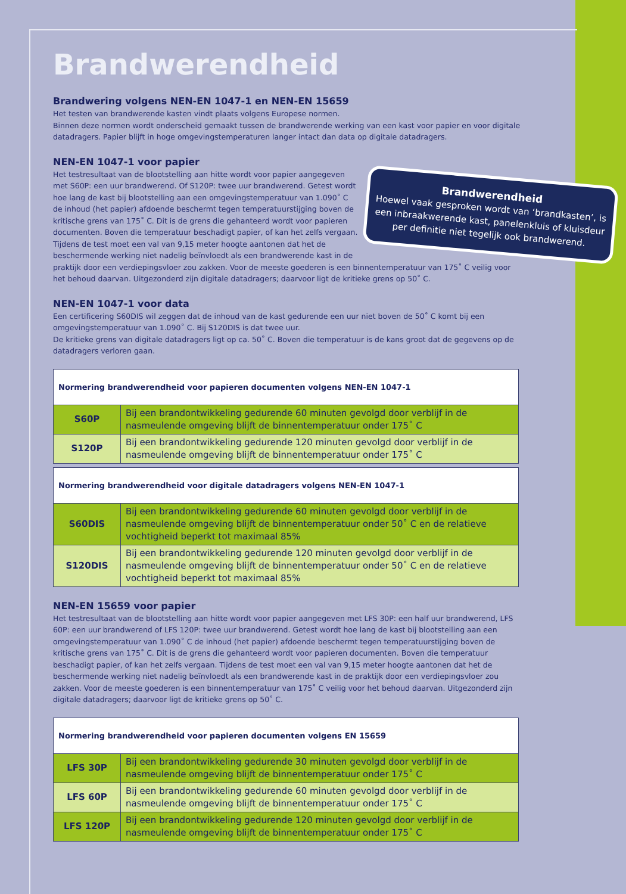Brandwerendheid
Brandwering volgens NEN-EN 1047-1 en NEN-EN 15659
Het testen van brandwerende kasten vindt plaats volgens Europese normen.
Binnen deze normen wordt onderscheid gemaakt tussen de brandwerende werking van een kast voor papier en voor digitale datadragers. Papier blijft in hoge omgevingstemperaturen langer intact dan data op digitale datadragers.
NEN-EN 1047-1 voor papier
Brandwerendheid
Hoewel vaak gesproken wordt van ‘brandkasten’, is een inbraakwerende kast, panelenkluis of kluisdeur per definitie niet tegelijk ook brandwerend.
Het testresultaat van de blootstelling aan hitte wordt voor papier aangegeven met S60P: een uur brandwerend. Of S120P: twee uur brandwerend. Getest wordt hoe lang de kast bij blootstelling aan een omgevingstemperatuur van 1.090˚ C de inhoud (het papier) afdoende beschermt tegen temperatuurstijging boven de kritische grens van 175˚ C. Dit is de grens die gehanteerd wordt voor papieren documenten. Boven die temperatuur beschadigt papier, of kan het zelfs vergaan. Tijdens de test moet een val van 9,15 meter hoogte aantonen dat het de beschermende werking niet nadelig beïnvloedt als een brandwerende kast in de praktijk door een verdiepingsvloer zou zakken. Voor de meeste goederen is een binnentemperatuur van 175˚ C veilig voor het behoud daarvan. Uitgezonderd zijn digitale datadragers; daarvoor ligt de kritieke grens op 50˚ C.
NEN-EN 1047-1 voor data
Een certificering S60DIS wil zeggen dat de inhoud van de kast gedurende een uur niet boven de 50˚ C komt bij een omgevingstemperatuur van 1.090˚ C. Bij S120DIS is dat twee uur.
De kritieke grens van digitale datadragers ligt op ca. 50˚ C. Boven die temperatuur is de kans groot dat de gegevens op de datadragers verloren gaan.
| Normering brandwerendheid voor papieren documenten volgens NEN-EN 1047-1 | |
| --- | --- |
| S60P | Bij een brandontwikkeling gedurende 60 minuten gevolgd door verblijf in de nasmeulende omgeving blijft de binnentemperatuur onder 175˚ C |
| S120P | Bij een brandontwikkeling gedurende 120 minuten gevolgd door verblijf in de nasmeulende omgeving blijft de binnentemperatuur onder 175˚ C |
| Normering brandwerendheid voor digitale datadragers volgens NEN-EN 1047-1 | |
| --- | --- |
| S60DIS | Bij een brandontwikkeling gedurende 60 minuten gevolgd door verblijf in de nasmeulende omgeving blijft de binnentemperatuur onder 50˚ C en de relatieve vochtigheid beperkt tot maximaal 85% |
| S120DIS | Bij een brandontwikkeling gedurende 120 minuten gevolgd door verblijf in de nasmeulende omgeving blijft de binnentemperatuur onder 50˚ C en de relatieve vochtigheid beperkt tot maximaal 85% |
NEN-EN 15659 voor papier
Het testresultaat van de blootstelling aan hitte wordt voor papier aangegeven met LFS 30P: een half uur brandwerend, LFS 60P: een uur brandwerend of LFS 120P: twee uur brandwerend. Getest wordt hoe lang de kast bij blootstelling aan een omgevingstemperatuur van 1.090˚ C de inhoud (het papier) afdoende beschermt tegen temperatuurstijging boven de kritische grens van 175˚ C. Dit is de grens die gehanteerd wordt voor papieren documenten. Boven die temperatuur beschadigt papier, of kan het zelfs vergaan. Tijdens de test moet een val van 9,15 meter hoogte aantonen dat het de beschermende werking niet nadelig beïnvloedt als een brandwerende kast in de praktijk door een verdiepingsvloer zou zakken. Voor de meeste goederen is een binnentemperatuur van 175˚ C veilig voor het behoud daarvan. Uitgezonderd zijn digitale datadragers; daarvoor ligt de kritieke grens op 50˚ C.
| Normering brandwerendheid voor papieren documenten volgens EN 15659 | |
| --- | --- |
| LFS 30P | Bij een brandontwikkeling gedurende 30 minuten gevolgd door verblijf in de nasmeulende omgeving blijft de binnentemperatuur onder 175˚ C |
| LFS 60P | Bij een brandontwikkeling gedurende 60 minuten gevolgd door verblijf in de nasmeulende omgeving blijft de binnentemperatuur onder 175˚ C |
| LFS 120P | Bij een brandontwikkeling gedurende 120 minuten gevolgd door verblijf in de nasmeulende omgeving blijft de binnentemperatuur onder 175˚ C |